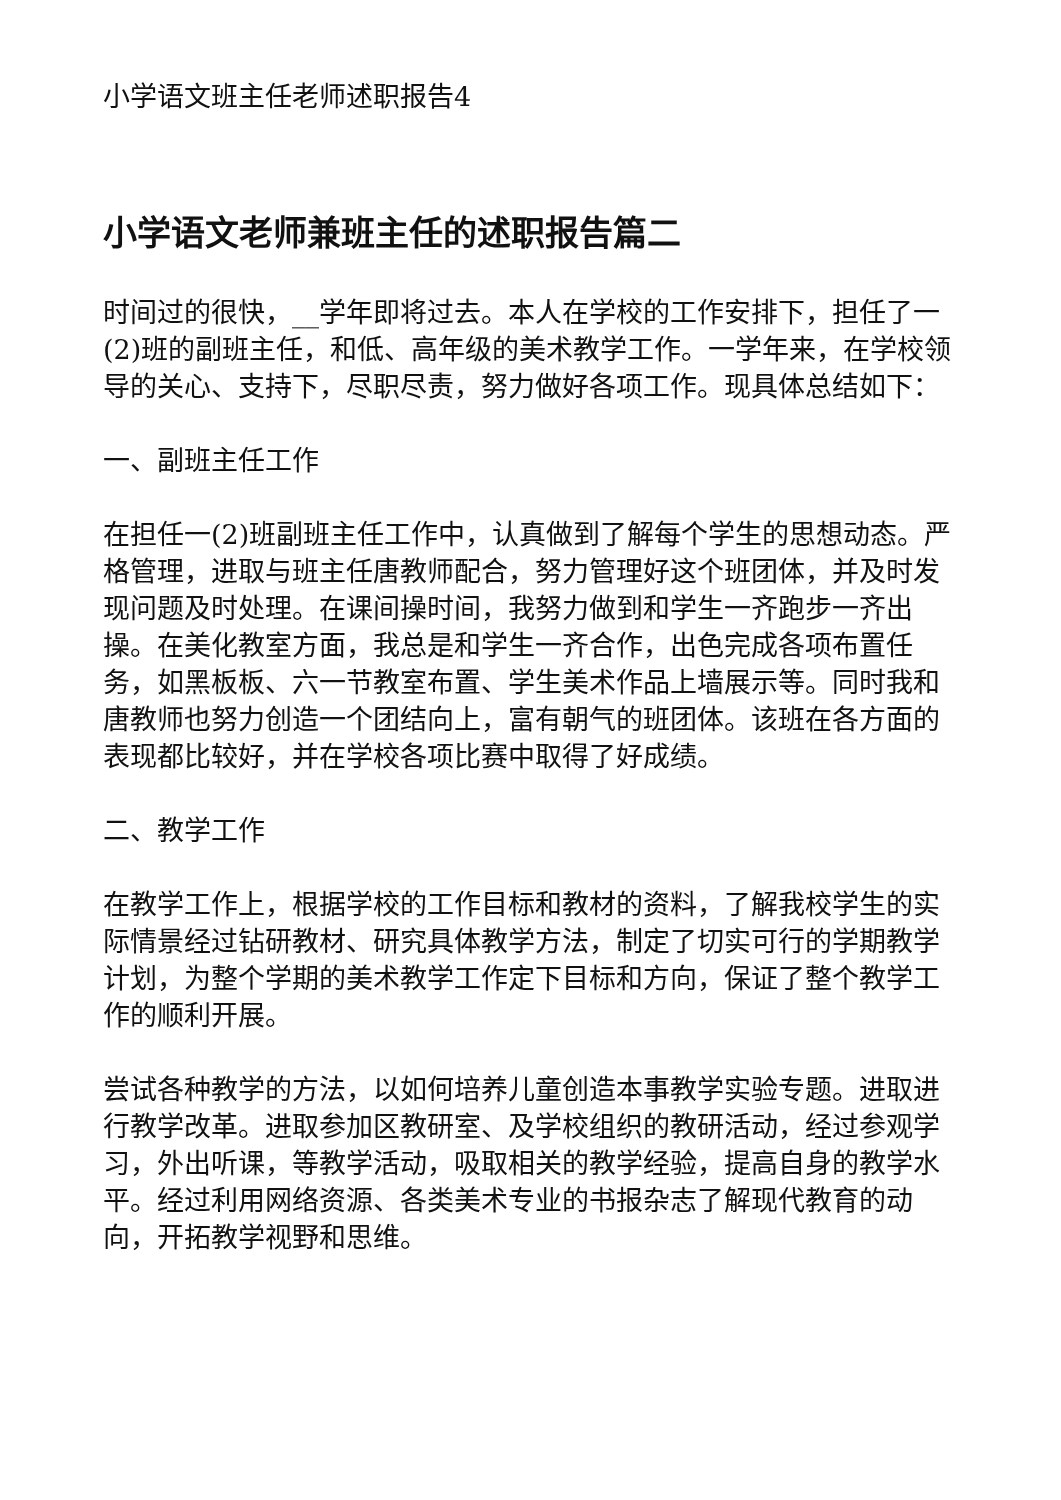小学语文班主任老师述职报告4
小学语文老师兼班主任的述职报告篇二
时间过的很快，__学年即将过去。本人在学校的工作安排下，担任了一(2)班的副班主任，和低、高年级的美术教学工作。一学年来，在学校领导的关心、支持下，尽职尽责，努力做好各项工作。现具体总结如下：
一、副班主任工作
在担任一(2)班副班主任工作中，认真做到了解每个学生的思想动态。严格管理，进取与班主任唐教师配合，努力管理好这个班团体，并及时发现问题及时处理。在课间操时间，我努力做到和学生一齐跑步一齐出操。在美化教室方面，我总是和学生一齐合作，出色完成各项布置任务，如黑板板、六一节教室布置、学生美术作品上墙展示等。同时我和唐教师也努力创造一个团结向上，富有朝气的班团体。该班在各方面的表现都比较好，并在学校各项比赛中取得了好成绩。
二、教学工作
在教学工作上，根据学校的工作目标和教材的资料，了解我校学生的实际情景经过钻研教材、研究具体教学方法，制定了切实可行的学期教学计划，为整个学期的美术教学工作定下目标和方向，保证了整个教学工作的顺利开展。
尝试各种教学的方法，以如何培养儿童创造本事教学实验专题。进取进行教学改革。进取参加区教研室、及学校组织的教研活动，经过参观学习，外出听课，等教学活动，吸取相关的教学经验，提高自身的教学水平。经过利用网络资源、各类美术专业的书报杂志了解现代教育的动向，开拓教学视野和思维。